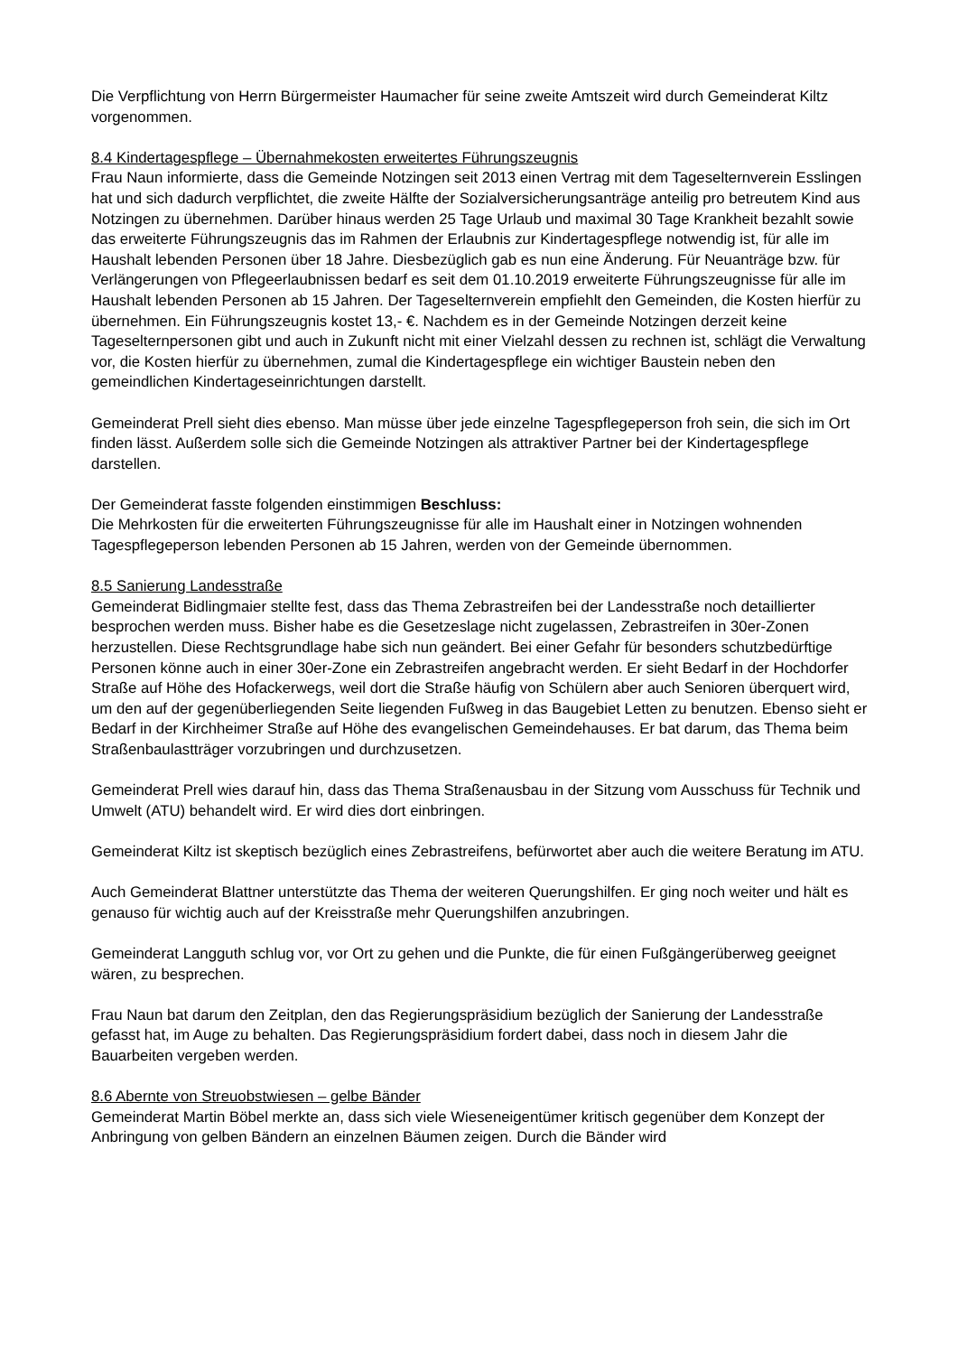Die Verpflichtung von Herrn Bürgermeister Haumacher für seine zweite Amtszeit wird durch Gemeinderat Kiltz vorgenommen.
8.4 Kindertagespflege – Übernahmekosten erweitertes Führungszeugnis
Frau Naun informierte, dass die Gemeinde Notzingen seit 2013 einen Vertrag mit dem Tageselternverein Esslingen hat und sich dadurch verpflichtet, die zweite Hälfte der Sozialversicherungsanträge anteilig pro betreutem Kind aus Notzingen zu übernehmen. Darüber hinaus werden 25 Tage Urlaub und maximal 30 Tage Krankheit bezahlt sowie das erweiterte Führungszeugnis das im Rahmen der Erlaubnis zur Kindertagespflege notwendig ist, für alle im Haushalt lebenden Personen über 18 Jahre. Diesbezüglich gab es nun eine Änderung. Für Neuanträge bzw. für Verlängerungen von Pflegeerlaubnissen bedarf es seit dem 01.10.2019 erweiterte Führungszeugnisse für alle im Haushalt lebenden Personen ab 15 Jahren. Der Tageselternverein empfiehlt den Gemeinden, die Kosten hierfür zu übernehmen. Ein Führungszeugnis kostet 13,- €. Nachdem es in der Gemeinde Notzingen derzeit keine Tageselternpersonen gibt und auch in Zukunft nicht mit einer Vielzahl dessen zu rechnen ist, schlägt die Verwaltung vor, die Kosten hierfür zu übernehmen, zumal die Kindertagespflege ein wichtiger Baustein neben den gemeindlichen Kindertageseinrichtungen darstellt.
Gemeinderat Prell sieht dies ebenso. Man müsse über jede einzelne Tagespflegeperson froh sein, die sich im Ort finden lässt. Außerdem solle sich die Gemeinde Notzingen als attraktiver Partner bei der Kindertagespflege darstellen.
Der Gemeinderat fasste folgenden einstimmigen Beschluss:
Die Mehrkosten für die erweiterten Führungszeugnisse für alle im Haushalt einer in Notzingen wohnenden Tagespflegeperson lebenden Personen ab 15 Jahren, werden von der Gemeinde übernommen.
8.5 Sanierung Landesstraße
Gemeinderat Bidlingmaier stellte fest, dass das Thema Zebrastreifen bei der Landesstraße noch detaillierter besprochen werden muss. Bisher habe es die Gesetzeslage nicht zugelassen, Zebrastreifen in 30er-Zonen herzustellen. Diese Rechtsgrundlage habe sich nun geändert. Bei einer Gefahr für besonders schutzbedürftige Personen könne auch in einer 30er-Zone ein Zebrastreifen angebracht werden. Er sieht Bedarf in der Hochdorfer Straße auf Höhe des Hofackerwegs, weil dort die Straße häufig von Schülern aber auch Senioren überquert wird, um den auf der gegenüberliegenden Seite liegenden Fußweg in das Baugebiet Letten zu benutzen. Ebenso sieht er Bedarf in der Kirchheimer Straße auf Höhe des evangelischen Gemeindehauses. Er bat darum, das Thema beim Straßenbaulastträger vorzubringen und durchzusetzen.
Gemeinderat Prell wies darauf hin, dass das Thema Straßenausbau in der Sitzung vom Ausschuss für Technik und Umwelt (ATU) behandelt wird. Er wird dies dort einbringen.
Gemeinderat Kiltz ist skeptisch bezüglich eines Zebrastreifens, befürwortet aber auch die weitere Beratung im ATU.
Auch Gemeinderat Blattner unterstützte das Thema der weiteren Querungshilfen. Er ging noch weiter und hält es genauso für wichtig auch auf der Kreisstraße mehr Querungshilfen anzubringen.
Gemeinderat Langguth schlug vor, vor Ort zu gehen und die Punkte, die für einen Fußgängerüberweg geeignet wären, zu besprechen.
Frau Naun bat darum den Zeitplan, den das Regierungspräsidium bezüglich der Sanierung der Landesstraße gefasst hat, im Auge zu behalten. Das Regierungspräsidium fordert dabei, dass noch in diesem Jahr die Bauarbeiten vergeben werden.
8.6 Abernte von Streuobstwiesen – gelbe Bänder
Gemeinderat Martin Böbel merkte an, dass sich viele Wieseneigentümer kritisch gegenüber dem Konzept der Anbringung von gelben Bändern an einzelnen Bäumen zeigen. Durch die Bänder wird